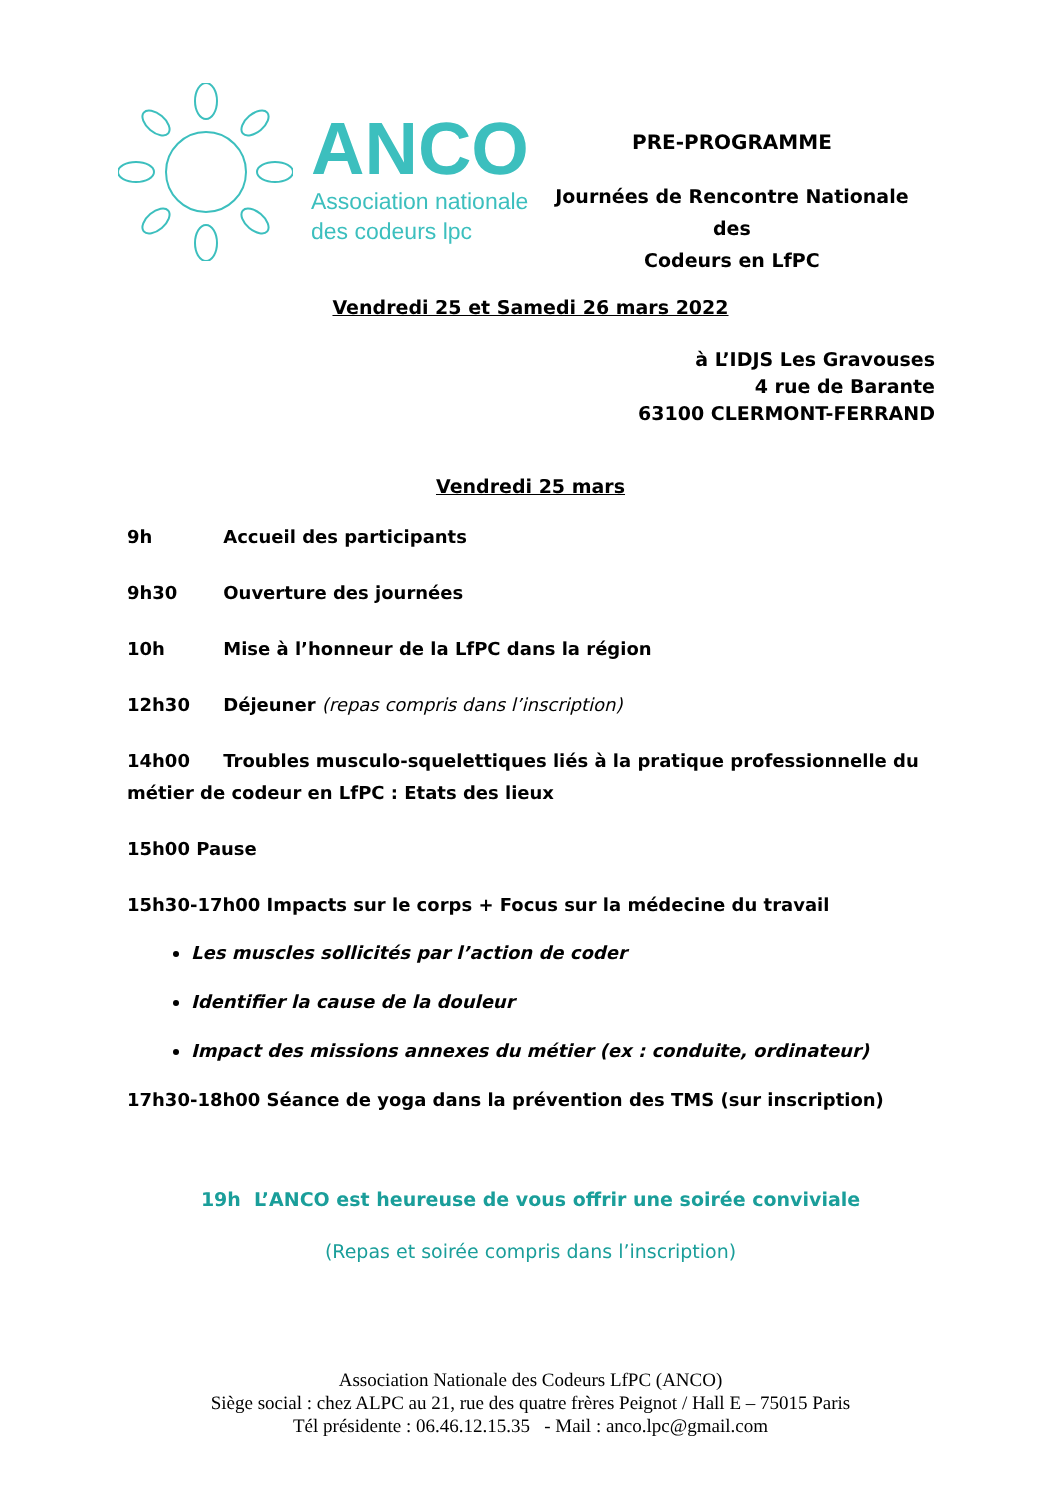ANCO
Association nationale
des codeurs lpc
PRE-PROGRAMME
Journées de Rencontre Nationale des
Codeurs en LfPC
Vendredi 25 et Samedi 26 mars 2022
à L’IDJS Les Gravouses
4 rue de Barante
63100 CLERMONT-FERRAND
Vendredi 25 mars
9h Accueil des participants
9h30 Ouverture des journées
10h Mise à l’honneur de la LfPC dans la région
12h30 Déjeuner (repas compris dans l’inscription)
14h00 Troubles musculo-squelettiques liés à la pratique professionnelle du métier de codeur en LfPC : Etats des lieux
15h00 Pause
15h30-17h00 Impacts sur le corps + Focus sur la médecine du travail
Les muscles sollicités par l’action de coder
Identifier la cause de la douleur
Impact des missions annexes du métier (ex : conduite, ordinateur)
17h30-18h00 Séance de yoga dans la prévention des TMS (sur inscription)
19h L’ANCO est heureuse de vous offrir une soirée conviviale
(Repas et soirée compris dans l’inscription)
Association Nationale des Codeurs LfPC (ANCO)
Siège social : chez ALPC au 21, rue des quatre frères Peignot / Hall E – 75015 Paris
Tél présidente : 06.46.12.15.35 - Mail : anco.lpc@gmail.com